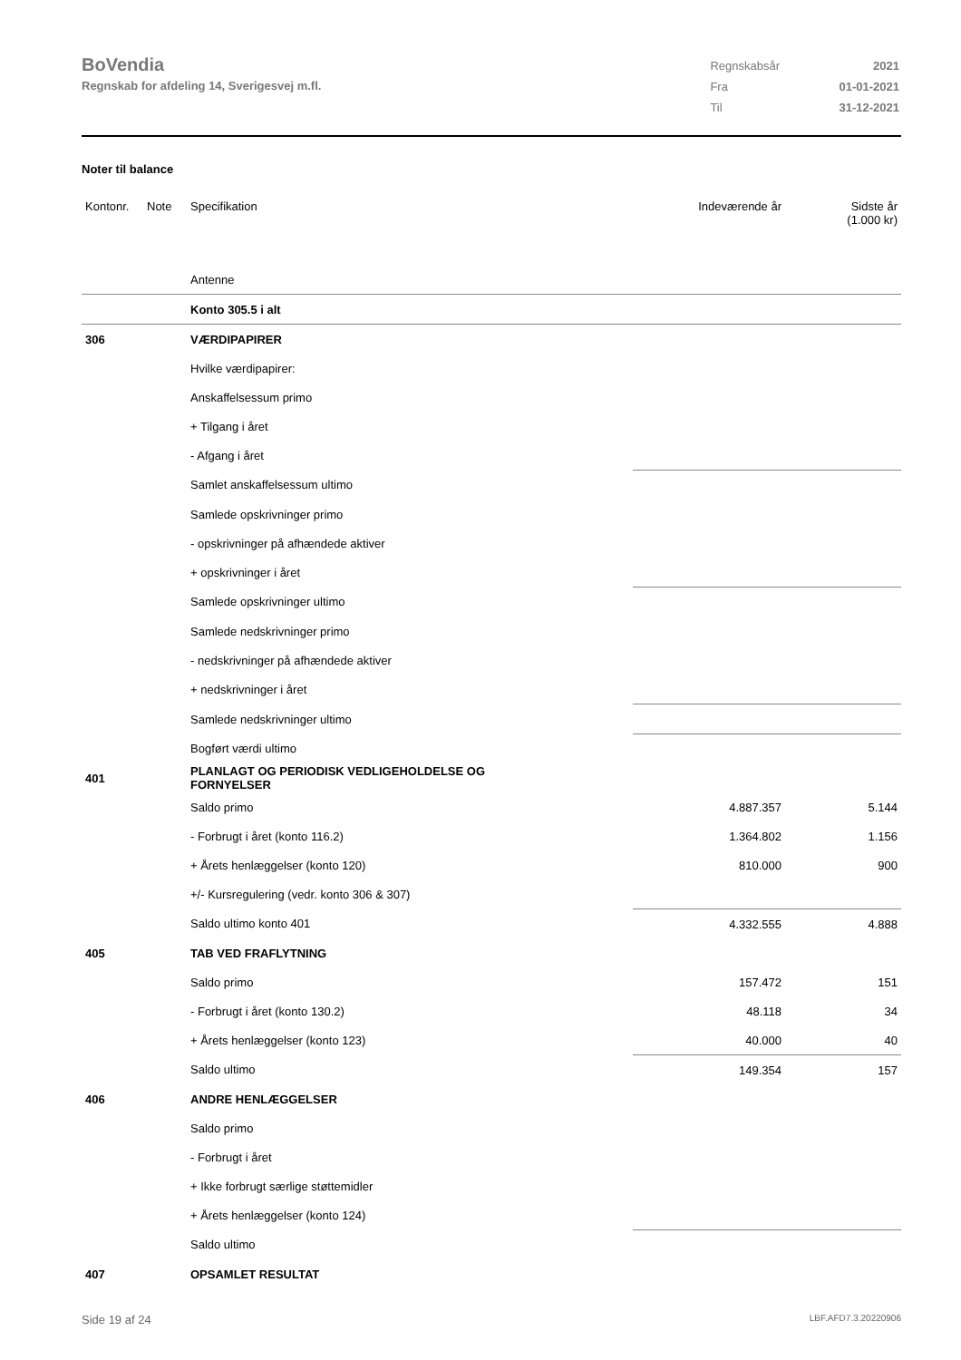BoVendia
Regnskab for afdeling 14, Sverigesvej m.fl.
| Regnskabsår | 2021 |
| Fra | 01-01-2021 |
| Til | 31-12-2021 |
Noter til balance
| Kontonr. | Note | Specifikation | Indeværende år | Sidste år (1.000 kr) |
| | | Antenne | | |
| | | Konto 305.5 i alt | | |
| 306 | | VÆRDIPAPIRER | | |
| | | Hvilke værdipapirer: | | |
| | | Anskaffelsessum primo | | |
| | | + Tilgang i året | | |
| | | - Afgang i året | | |
| | | Samlet anskaffelsessum ultimo | | |
| | | Samlede opskrivninger primo | | |
| | | - opskrivninger på afhændede aktiver | | |
| | | + opskrivninger i året | | |
| | | Samlede opskrivninger ultimo | | |
| | | Samlede nedskrivninger primo | | |
| | | - nedskrivninger på afhændede aktiver | | |
| | | + nedskrivninger i året | | |
| | | Samlede nedskrivninger ultimo | | |
| | | Bogført værdi ultimo | | |
| 401 | | PLANLAGT OG PERIODISK VEDLIGEHOLDELSE OG FORNYELSER | | |
| | | Saldo primo | 4.887.357 | 5.144 |
| | | - Forbrugt i året (konto 116.2) | 1.364.802 | 1.156 |
| | | + Årets henlæggelser (konto 120) | 810.000 | 900 |
| | | +/- Kursregulering (vedr. konto 306 & 307) | | |
| | | Saldo ultimo konto 401 | 4.332.555 | 4.888 |
| 405 | | TAB VED FRAFLYTNING | | |
| | | Saldo primo | 157.472 | 151 |
| | | - Forbrugt i året (konto 130.2) | 48.118 | 34 |
| | | + Årets henlæggelser (konto 123) | 40.000 | 40 |
| | | Saldo ultimo | 149.354 | 157 |
| 406 | | ANDRE HENLÆGGELSER | | |
| | | Saldo primo | | |
| | | - Forbrugt i året | | |
| | | + Ikke forbrugt særlige støttemidler | | |
| | | + Årets henlæggelser (konto 124) | | |
| | | Saldo ultimo | | |
| 407 | | OPSAMLET RESULTAT | | |
Side 19 af 24 LBF.AFD7.3.20220906